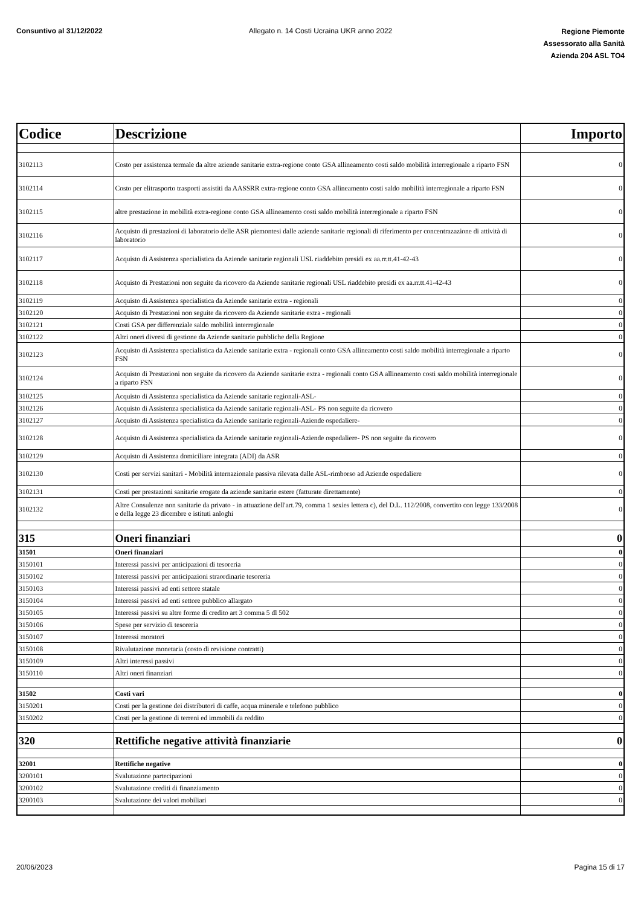Consuntivo al 31/12/2022 Allegato n. 14 Costi Ucraina UKR anno 2022
Regione Piemonte
Assessorato alla Sanità
Azienda 204 ASL TO4
| Codice | Descrizione | Importo |
| --- | --- | --- |
| 3102113 | Costo per assistenza termale da altre aziende sanitarie extra-regione conto GSA allineamento costi saldo mobilità interregionale a riparto FSN | 0 |
| 3102114 | Costo per elitrasporto trasporti assistiti da AASSRR extra-regione conto GSA allineamento costi saldo mobilità interregionale a riparto FSN | 0 |
| 3102115 | altre prestazione in mobilità extra-regione conto GSA allineamento costi saldo mobilità interregionale a riparto FSN | 0 |
| 3102116 | Acquisto di prestazioni di laboratorio delle ASR piemontesi dalle aziende sanitarie regionali di riferimento per concentrazazione di attività di laboratorio | 0 |
| 3102117 | Acquisto di Assistenza specialistica da Aziende sanitarie regionali USL riaddebito presidi ex aa.rr.tt.41-42-43 | 0 |
| 3102118 | Acquisto di Prestazioni non seguite da ricovero da Aziende sanitarie regionali USL riaddebito presidi ex aa.rr.tt.41-42-43 | 0 |
| 3102119 | Acquisto di Assistenza specialistica da Aziende sanitarie extra - regionali | 0 |
| 3102120 | Acquisto di Prestazioni non seguite da ricovero da Aziende sanitarie extra - regionali | 0 |
| 3102121 | Costi GSA per differenziale saldo mobilità interregionale | 0 |
| 3102122 | Altri oneri diversi di gestione da Aziende sanitarie pubbliche della Regione | 0 |
| 3102123 | Acquisto di Assistenza specialistica da Aziende sanitarie extra - regionali conto GSA allineamento costi saldo mobilità interregionale a riparto FSN | 0 |
| 3102124 | Acquisto di Prestazioni non seguite da ricovero da Aziende sanitarie extra - regionali conto GSA allineamento costi saldo mobilità interregionale a riparto FSN | 0 |
| 3102125 | Acquisto di Assistenza specialistica da Aziende sanitarie regionali-ASL- | 0 |
| 3102126 | Acquisto di Assistenza specialistica da Aziende sanitarie regionali-ASL- PS non seguite da ricovero | 0 |
| 3102127 | Acquisto di Assistenza specialistica da Aziende sanitarie regionali-Aziende ospedaliere- | 0 |
| 3102128 | Acquisto di Assistenza specialistica da Aziende sanitarie regionali-Aziende ospedaliere- PS non seguite da ricovero | 0 |
| 3102129 | Acquisto di Assistenza domiciliare integrata (ADI) da ASR | 0 |
| 3102130 | Costi per servizi sanitari - Mobilità internazionale passiva rilevata dalle ASL-rimborso ad Aziende ospedaliere | 0 |
| 3102131 | Costi per prestazioni sanitarie erogate da aziende sanitarie estere (fatturate direttamente) | 0 |
| 3102132 | Altre Consulenze non sanitarie da privato - in attuazione dell'art.79, comma 1 sexies lettera c), del D.L. 112/2008, convertito con legge 133/2008 e della legge 23 dicembre e istituti anloghi | 0 |
| 315 | Oneri finanziari | 0 |
| 31501 | Oneri finanziari | 0 |
| 3150101 | Interessi passivi per anticipazioni di tesoreria | 0 |
| 3150102 | Interessi passivi per anticipazioni straordinarie tesoreria | 0 |
| 3150103 | Interessi passivi ad enti settore statale | 0 |
| 3150104 | Interessi passivi ad enti settore pubblico allargato | 0 |
| 3150105 | Interessi passivi su altre forme di credito art 3 comma 5 dl 502 | 0 |
| 3150106 | Spese per servizio di tesoreria | 0 |
| 3150107 | Interessi moratori | 0 |
| 3150108 | Rivalutazione monetaria (costo di revisione contratti) | 0 |
| 3150109 | Altri interessi passivi | 0 |
| 3150110 | Altri oneri finanziari | 0 |
| 31502 | Costi vari | 0 |
| 3150201 | Costi per la gestione dei distributori di caffe, acqua minerale e telefono pubblico | 0 |
| 3150202 | Costi per la gestione di terreni ed immobili da reddito | 0 |
| 320 | Rettifiche negative attività finanziarie | 0 |
| 32001 | Rettifiche negative | 0 |
| 3200101 | Svalutazione partecipazioni | 0 |
| 3200102 | Svalutazione crediti di finanziamento | 0 |
| 3200103 | Svalutazione dei valori mobiliari | 0 |
20/06/2023 Pagina 15 di 17